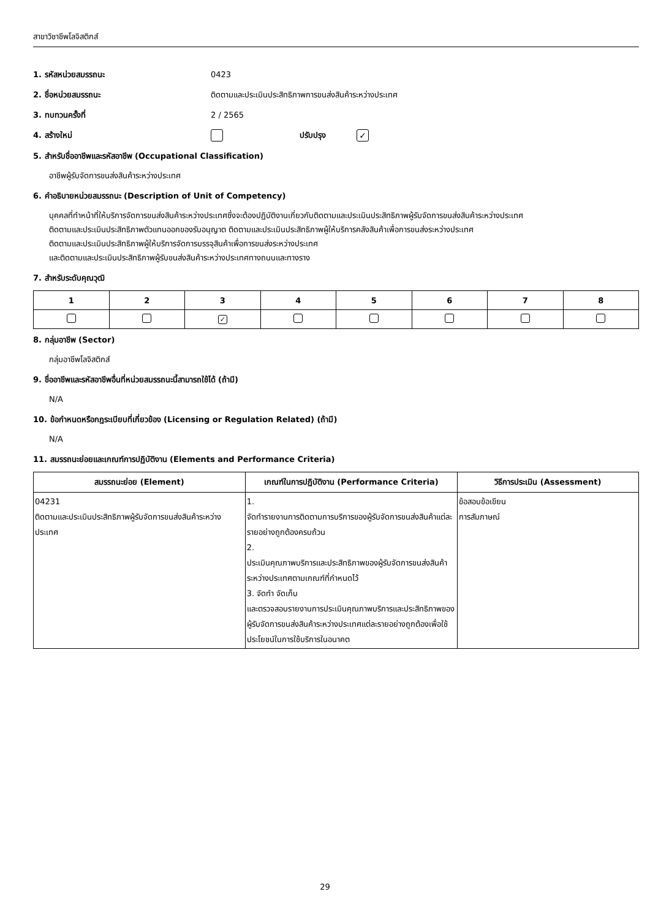สาขาวิชาชีพโลจิสติกส์
1. รหัสหน่วยสมรรถนะ 0423
2. ชื่อหน่วยสมรรถนะ ติดตามและประเมินประสิทธิภาพการขนส่งสินค้าระหว่างประเทศ
3. ทบทวนครั้งที่ 2 / 2565
4. สร้างใหม่ ปรับปรุง ✓
5. สำหรับชื่ออาชีพและรหัสอาชีพ (Occupational Classification)
อาชีพผู้รับจัดการขนส่งสินค้าระหว่างประเทศ
6. คำอธิบายหน่วยสมรรถนะ (Description of Unit of Competency)
บุคคลที่ทำหน้าที่ให้บริการจัดการขนส่งสินค้าระหว่างประเทศซึ่งจะต้องปฏิบัติงานเกี่ยวกับติดตามและประเมินประสิทธิภาพผู้รับจัดการขนส่งสินค้าระหว่างประเทศ
ติดตามและประเมินประสิทธิภาพตัวแทนออกของรับอนุญาต ติดตามและประเมินประสิทธิภาพผู้ให้บริการคลังสินค้าเพื่อการขนส่งระหว่างประเทศ
ติดตามและประเมินประสิทธิภาพผู้ให้บริการจัดการบรรจุสินค้าเพื่อการขนส่งระหว่างประเทศ
และติดตามและประเมินประสิทธิภาพผู้รับขนส่งสินค้าระหว่างประเทศทางถนนและทางราง
7. สำหรับระดับคุณวุฒิ
| 1 | 2 | 3 | 4 | 5 | 6 | 7 | 8 |
| --- | --- | --- | --- | --- | --- | --- | --- |
| | | ✓ | | | | | |
8. กลุ่มอาชีพ (Sector)
กลุ่มอาชีพโลจิสติกส์
9. ชื่ออาชีพและรหัสอาชีพอื่นที่หน่วยสมรรถนะนี้สามารถใช้ได้ (ถ้ามี)
N/A
10. ข้อกำหนดหรือกฎระเบียบที่เกี่ยวข้อง (Licensing or Regulation Related) (ถ้ามี)
N/A
11. สมรรถนะย่อยและเกณฑ์การปฏิบัติงาน (Elements and Performance Criteria)
| สมรรถนะย่อย (Element) | เกณฑ์ในการปฏิบัติงาน (Performance Criteria) | วิธีการประเมิน (Assessment) |
| --- | --- | --- |
| 04231 ติดตามและประเมินประสิทธิภาพผู้รับจัดการขนส่งสินค้าระหว่างประเทศ | 1. จัดทำรายงานการติดตามการบริการของผู้รับจัดการขนส่งสินค้าแต่ละรายอย่างถูกต้องครบถ้วน 2. ประเมินคุณภาพบริการและประสิทธิภาพของผู้รับจัดการขนส่งสินค้าระหว่างประเทศตามเกณฑ์ที่กำหนดไว้ 3. จัดทำ จัดเก็บ และตรวจสอบรายงานการประเมินคุณภาพบริการและประสิทธิภาพของผู้รับจัดการขนส่งสินค้าระหว่างประเทศแต่ละรายอย่างถูกต้องเพื่อใช้ประโยชน์ในการใช้บริการในอนาคต | ข้อสอบข้อเขียน การสัมภาษณ์ |
29